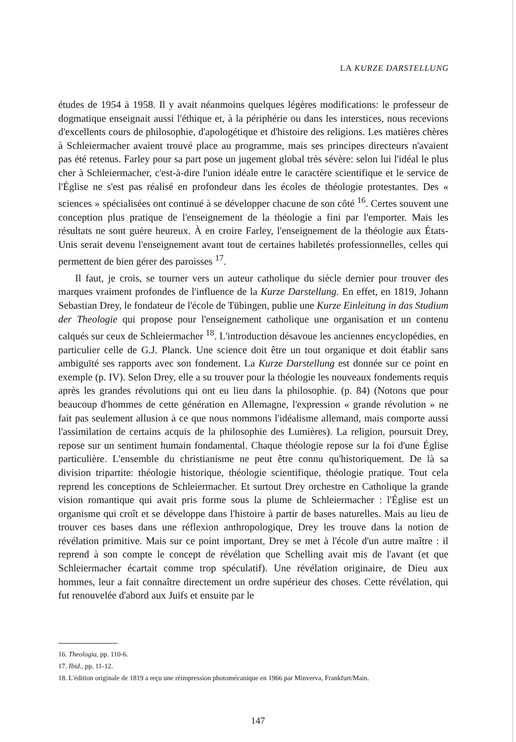LA KURZE DARSTELLUNG
études de 1954 à 1958. Il y avait néanmoins quelques légères modifications: le professeur de dogmatique enseignait aussi l'éthique et, à la périphérie ou dans les interstices, nous recevions d'excellents cours de philosophie, d'apologétique et d'histoire des religions. Les matières chères à Schleiermacher avaient trouvé place au programme, mais ses principes directeurs n'avaient pas été retenus. Farley pour sa part pose un jugement global très sévère: selon lui l'idéal le plus cher à Schleiermacher, c'est-à-dire l'union idéale entre le caractère scientifique et le service de l'Église ne s'est pas réalisé en profondeur dans les écoles de théologie protestantes. Des « sciences » spécialisées ont continué à se développer chacune de son côté <sup>16</sup>. Certes souvent une conception plus pratique de l'enseignement de la théologie a fini par l'emporter. Mais les résultats ne sont guère heureux. À en croire Farley, l'enseignement de la théologie aux États-Unis serait devenu l'enseignement avant tout de certaines habiletés professionnelles, celles qui permettent de bien gérer des paroisses <sup>17</sup>.
Il faut, je crois, se tourner vers un auteur catholique du siècle dernier pour trouver des marques vraiment profondes de l'influence de la Kurze Darstellung. En effet, en 1819, Johann Sebastian Drey, le fondateur de l'école de Tübingen, publie une Kurze Einleitung in das Studium der Theologie qui propose pour l'enseignement catholique une organisation et un contenu calqués sur ceux de Schleiermacher <sup>18</sup>. L'introduction désavoue les anciennes encyclopédies, en particulier celle de G.J. Planck. Une science doit être un tout organique et doit établir sans ambiguïté ses rapports avec son fondement. La Kurze Darstellung est donnée sur ce point en exemple (p. IV). Selon Drey, elle a su trouver pour la théologie les nouveaux fondements requis après les grandes révolutions qui ont eu lieu dans la philosophie. (p. 84) (Notons que pour beaucoup d'hommes de cette génération en Allemagne, l'expression « grande révolution » ne fait pas seulement allusion à ce que nous nommons l'idéalisme allemand, mais comporte aussi l'assimilation de certains acquis de la philosophie des Lumières). La religion, poursuit Drey, repose sur un sentiment humain fondamental. Chaque théologie repose sur la foi d'une Église particulière. L'ensemble du christianisme ne peut être connu qu'historiquement. De là sa division tripartite: théologie historique, théologie scientifique, théologie pratique. Tout cela reprend les conceptions de Schleiermacher. Et surtout Drey orchestre en Catholique la grande vision romantique qui avait pris forme sous la plume de Schleiermacher : l'Église est un organisme qui croît et se développe dans l'histoire à partir de bases naturelles. Mais au lieu de trouver ces bases dans une réflexion anthropologique, Drey les trouve dans la notion de révélation primitive. Mais sur ce point important, Drey se met à l'école d'un autre maître : il reprend à son compte le concept de révélation que Schelling avait mis de l'avant (et que Schleiermacher écartait comme trop spéculatif). Une révélation originaire, de Dieu aux hommes, leur a fait connaître directement un ordre supérieur des choses. Cette révélation, qui fut renouvelée d'abord aux Juifs et ensuite par le
16. Theologia, pp. 110-6.
17. Ibid., pp. 11-12.
18. L'édition originale de 1819 a reçu une réimpression photomécanique en 1966 par Minverva, Frankfurt/Main.
147